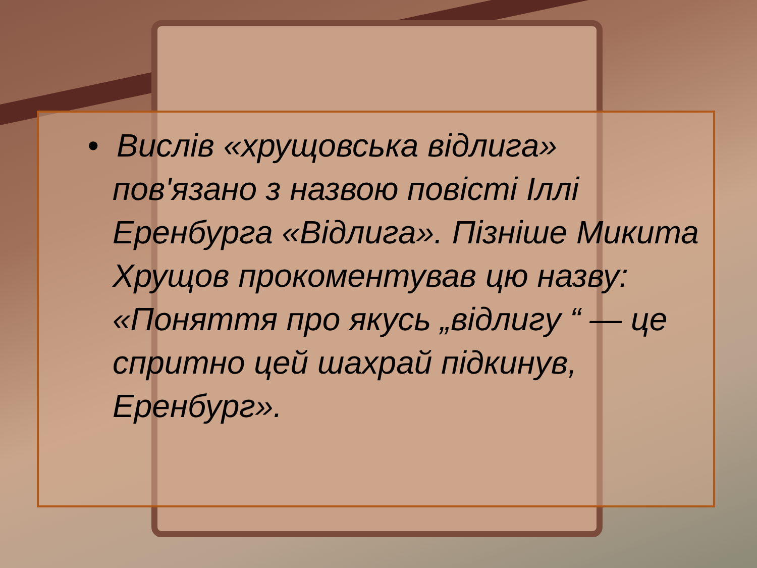• Вислів «хрущовська відлига» пов'язано з назвою повісті Іллі Еренбурга «Відлига». Пізніше Микита Хрущов прокоментував цю назву: «Поняття про якусь „відлигу “ — це спритно цей шахрай підкинув, Еренбург».